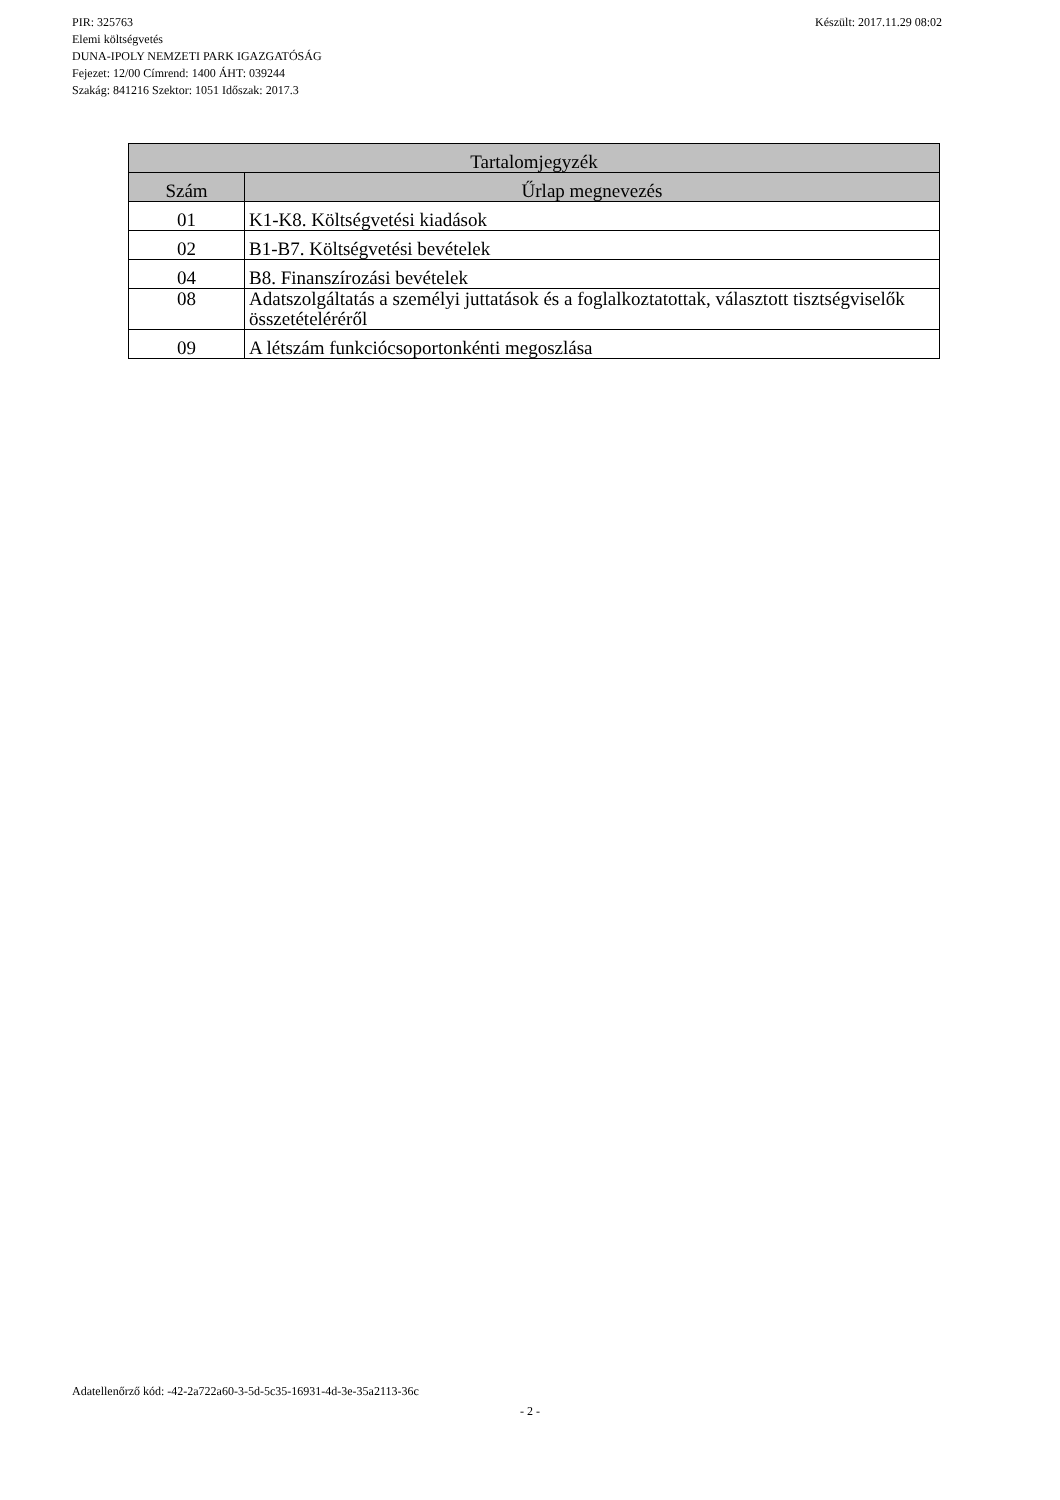Készült: 2017.11.29 08:02 PIR: 325763
Elemi költségvetés
DUNA-IPOLY NEMZETI PARK IGAZGATÓSÁG
Fejezet: 12/00 Címrend: 1400 ÁHT: 039244
Szakág: 841216 Szektor: 1051 Időszak: 2017.3
| Tartalomjegyzék | |
| --- | --- |
| Szám | Űrlap megnevezés |
| 01 | K1-K8. Költségvetési kiadások |
| 02 | B1-B7. Költségvetési bevételek |
| 04 | B8. Finanszírozási bevételek |
| 08 | Adatszolgáltatás a személyi juttatások és a foglalkoztatottak, választott tisztségviselők összetételéréről |
| 09 | A létszám funkciócsoportonkénti megoszlása |
Adatellenőrző kód: -42-2a722a60-3-5d-5c35-16931-4d-3e-35a2113-36c
- 2 -